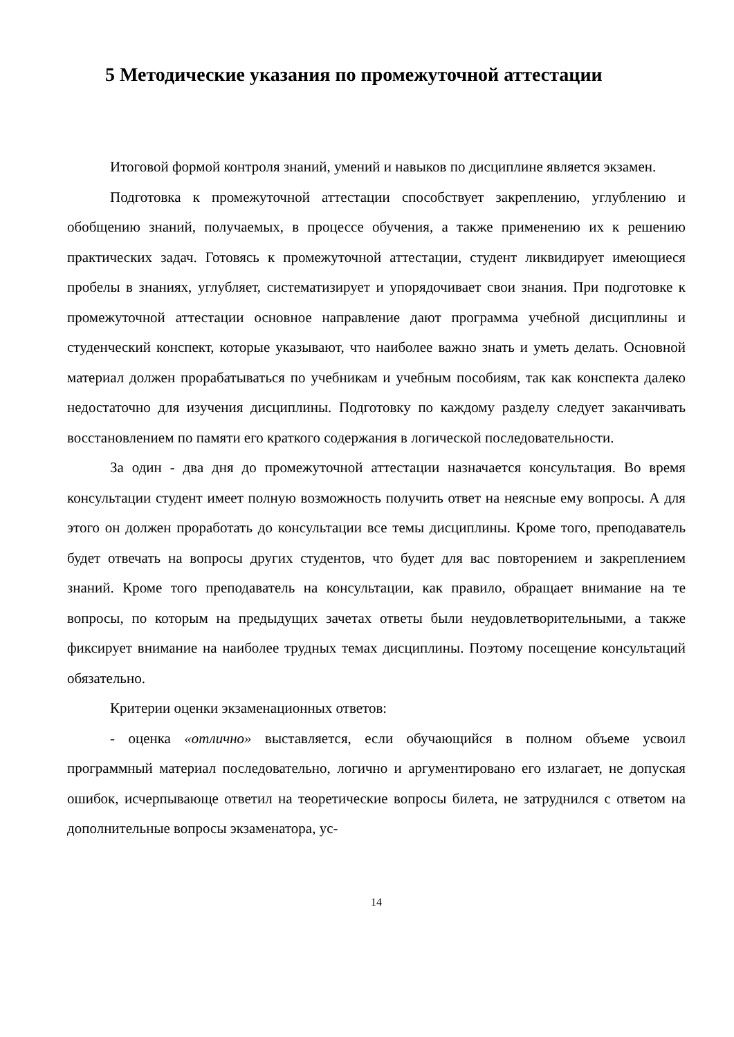5 Методические указания по промежуточной аттестации
Итоговой формой контроля знаний, умений и навыков по дисциплине является экзамен.
Подготовка к промежуточной аттестации способствует закреплению, углублению и обобщению знаний, получаемых, в процессе обучения, а также применению их к решению практических задач. Готовясь к промежуточной аттестации, студент ликвидирует имеющиеся пробелы в знаниях, углубляет, систематизирует и упорядочивает свои знания. При подготовке к промежуточной аттестации основное направление дают программа учебной дисциплины и студенческий конспект, которые указывают, что наиболее важно знать и уметь делать. Основной материал должен прорабатываться по учебникам и учебным пособиям, так как конспекта далеко недостаточно для изучения дисциплины. Подготовку по каждому разделу следует заканчивать восстановлением по памяти его краткого содержания в логической последовательности.
За один - два дня до промежуточной аттестации назначается консультация. Во время консультации студент имеет полную возможность получить ответ на неясные ему вопросы. А для этого он должен проработать до консультации все темы дисциплины. Кроме того, преподаватель будет отвечать на вопросы других студентов, что будет для вас повторением и закреплением знаний. Кроме того преподаватель на консультации, как правило, обращает внимание на те вопросы, по которым на предыдущих зачетах ответы были неудовлетворительными, а также фиксирует внимание на наиболее трудных темах дисциплины. Поэтому посещение консультаций обязательно.
Критерии оценки экзаменационных ответов:
- оценка «отлично» выставляется, если обучающийся в полном объеме усвоил программный материал последовательно, логично и аргументировано его излагает, не допуская ошибок, исчерпывающе ответил на теоретические вопросы билета, не затруднился с ответом на дополнительные вопросы экзаменатора, ус-
14